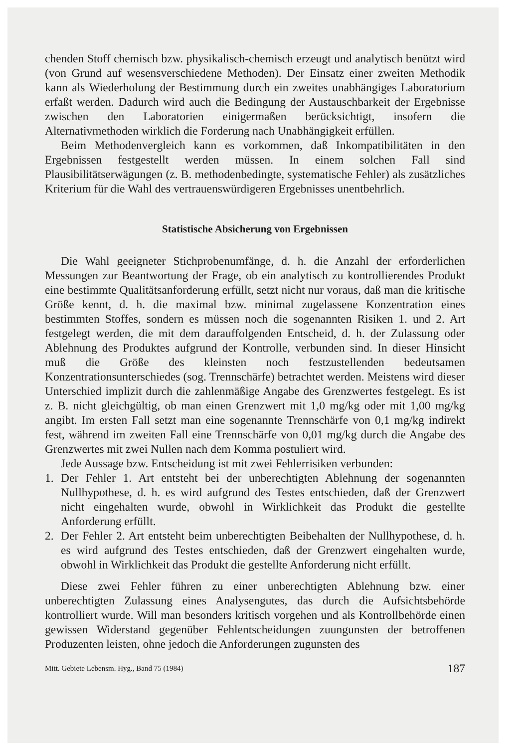chenden Stoff chemisch bzw. physikalisch-chemisch erzeugt und analytisch benützt wird (von Grund auf wesensverschiedene Methoden). Der Einsatz einer zweiten Methodik kann als Wiederholung der Bestimmung durch ein zweites unabhängiges Laboratorium erfaßt werden. Dadurch wird auch die Bedingung der Austauschbarkeit der Ergebnisse zwischen den Laboratorien einigermaßen berücksichtigt, insofern die Alternativmethoden wirklich die Forderung nach Unabhängigkeit erfüllen.
Beim Methodenvergleich kann es vorkommen, daß Inkompatibilitäten in den Ergebnissen festgestellt werden müssen. In einem solchen Fall sind Plausibilitätserwägungen (z. B. methodenbedingte, systematische Fehler) als zusätzliches Kriterium für die Wahl des vertrauenswürdigeren Ergebnisses unentbehrlich.
Statistische Absicherung von Ergebnissen
Die Wahl geeigneter Stichprobenumfänge, d. h. die Anzahl der erforderlichen Messungen zur Beantwortung der Frage, ob ein analytisch zu kontrollierendes Produkt eine bestimmte Qualitätsanforderung erfüllt, setzt nicht nur voraus, daß man die kritische Größe kennt, d. h. die maximal bzw. minimal zugelassene Konzentration eines bestimmten Stoffes, sondern es müssen noch die sogenannten Risiken 1. und 2. Art festgelegt werden, die mit dem darauffolgenden Entscheid, d. h. der Zulassung oder Ablehnung des Produktes aufgrund der Kontrolle, verbunden sind. In dieser Hinsicht muß die Größe des kleinsten noch festzustellenden bedeutsamen Konzentrationsunterschiedes (sog. Trennschärfe) betrachtet werden. Meistens wird dieser Unterschied implizit durch die zahlenmäßige Angabe des Grenzwertes festgelegt. Es ist z. B. nicht gleichgültig, ob man einen Grenzwert mit 1,0 mg/kg oder mit 1,00 mg/kg angibt. Im ersten Fall setzt man eine sogenannte Trennschärfe von 0,1 mg/kg indirekt fest, während im zweiten Fall eine Trennschärfe von 0,01 mg/kg durch die Angabe des Grenzwertes mit zwei Nullen nach dem Komma postuliert wird.
Jede Aussage bzw. Entscheidung ist mit zwei Fehlerrisiken verbunden:
1. Der Fehler 1. Art entsteht bei der unberechtigten Ablehnung der sogenannten Nullhypothese, d. h. es wird aufgrund des Testes entschieden, daß der Grenzwert nicht eingehalten wurde, obwohl in Wirklichkeit das Produkt die gestellte Anforderung erfüllt.
2. Der Fehler 2. Art entsteht beim unberechtigten Beibehalten der Nullhypothese, d. h. es wird aufgrund des Testes entschieden, daß der Grenzwert eingehalten wurde, obwohl in Wirklichkeit das Produkt die gestellte Anforderung nicht erfüllt.
Diese zwei Fehler führen zu einer unberechtigten Ablehnung bzw. einer unberechtigten Zulassung eines Analysengutes, das durch die Aufsichtsbehörde kontrolliert wurde. Will man besonders kritisch vorgehen und als Kontrollbehörde einen gewissen Widerstand gegenüber Fehlentscheidungen zuungunsten der betroffenen Produzenten leisten, ohne jedoch die Anforderungen zugunsten des
Mitt. Gebiete Lebensm. Hyg., Band 75 (1984) 187